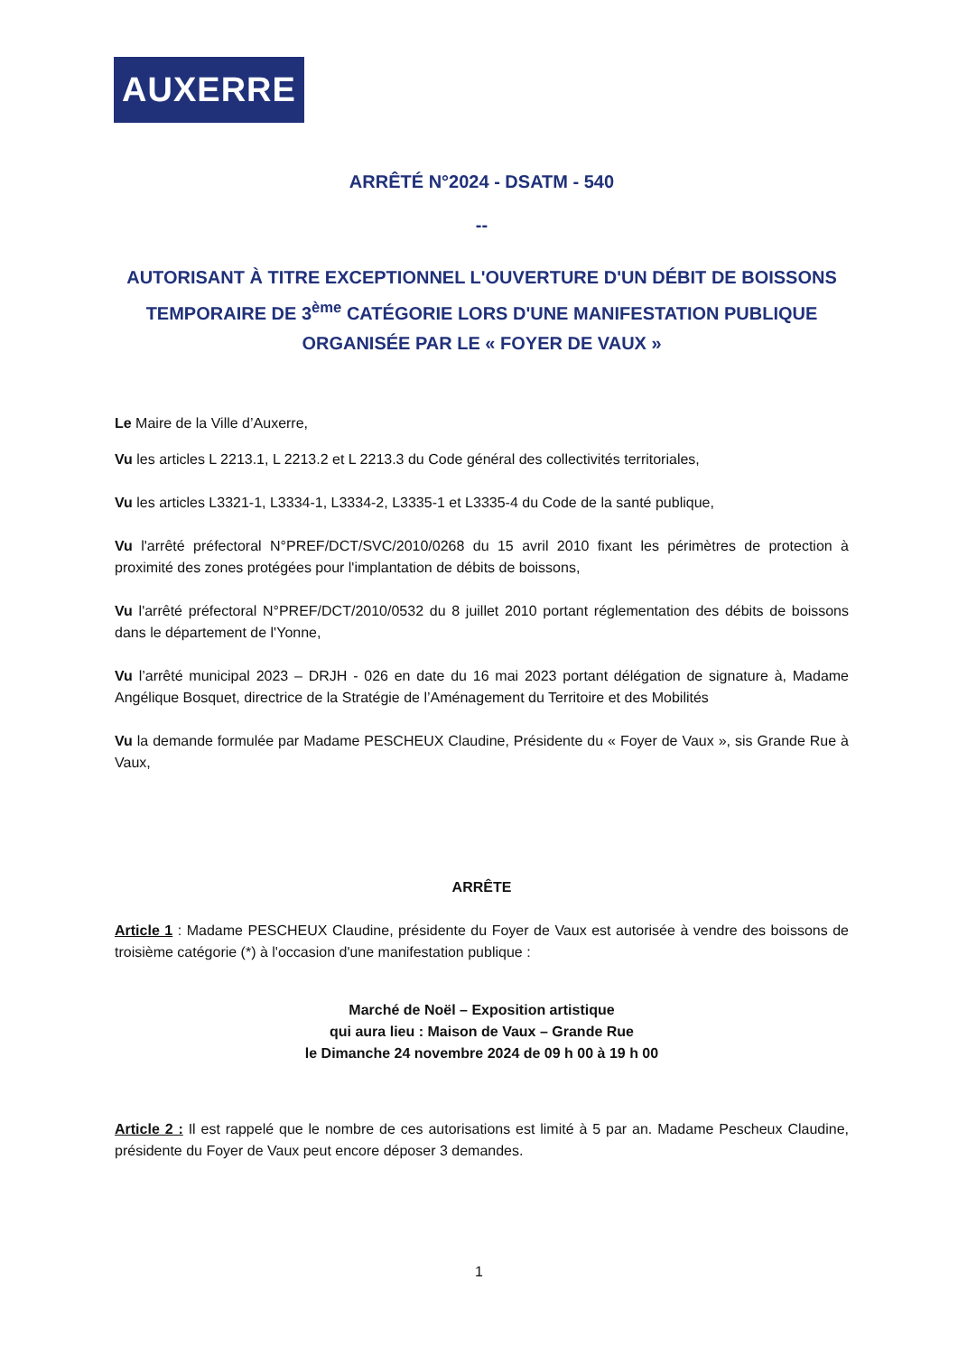AUXERRE
ARRÊTÉ N°2024 - DSATM - 540
--
AUTORISANT À TITRE EXCEPTIONNEL L'OUVERTURE D'UN DÉBIT DE BOISSONS TEMPORAIRE DE 3<sup>ème</sup> CATÉGORIE LORS D'UNE MANIFESTATION PUBLIQUE ORGANISÉE PAR LE « FOYER DE VAUX »
Le Maire de la Ville d’Auxerre,
Vu les articles L 2213.1, L 2213.2 et L 2213.3 du Code général des collectivités territoriales,
Vu les articles L3321-1, L3334-1, L3334-2, L3335-1 et L3335-4 du Code de la santé publique,
Vu l'arrêté préfectoral N°PREF/DCT/SVC/2010/0268 du 15 avril 2010 fixant les périmètres de protection à proximité des zones protégées pour l'implantation de débits de boissons,
Vu l'arrêté préfectoral N°PREF/DCT/2010/0532 du 8 juillet 2010 portant réglementation des débits de boissons dans le département de l'Yonne,
Vu l’arrêté municipal 2023 – DRJH - 026 en date du 16 mai 2023 portant délégation de signature à, Madame Angélique Bosquet, directrice de la Stratégie de l’Aménagement du Territoire et des Mobilités
Vu la demande formulée par Madame PESCHEUX Claudine, Présidente du « Foyer de Vaux », sis Grande Rue à Vaux,
ARRÊTE
Article 1 : Madame PESCHEUX Claudine, présidente du Foyer de Vaux est autorisée à vendre des boissons de troisième catégorie (*) à l'occasion d'une manifestation publique :
Marché de Noël – Exposition artistique
qui aura lieu : Maison de Vaux – Grande Rue
le Dimanche 24 novembre 2024 de 09 h 00 à 19 h 00
Article 2 : Il est rappelé que le nombre de ces autorisations est limité à 5 par an. Madame Pescheux Claudine, présidente du Foyer de Vaux peut encore déposer 3 demandes.
1